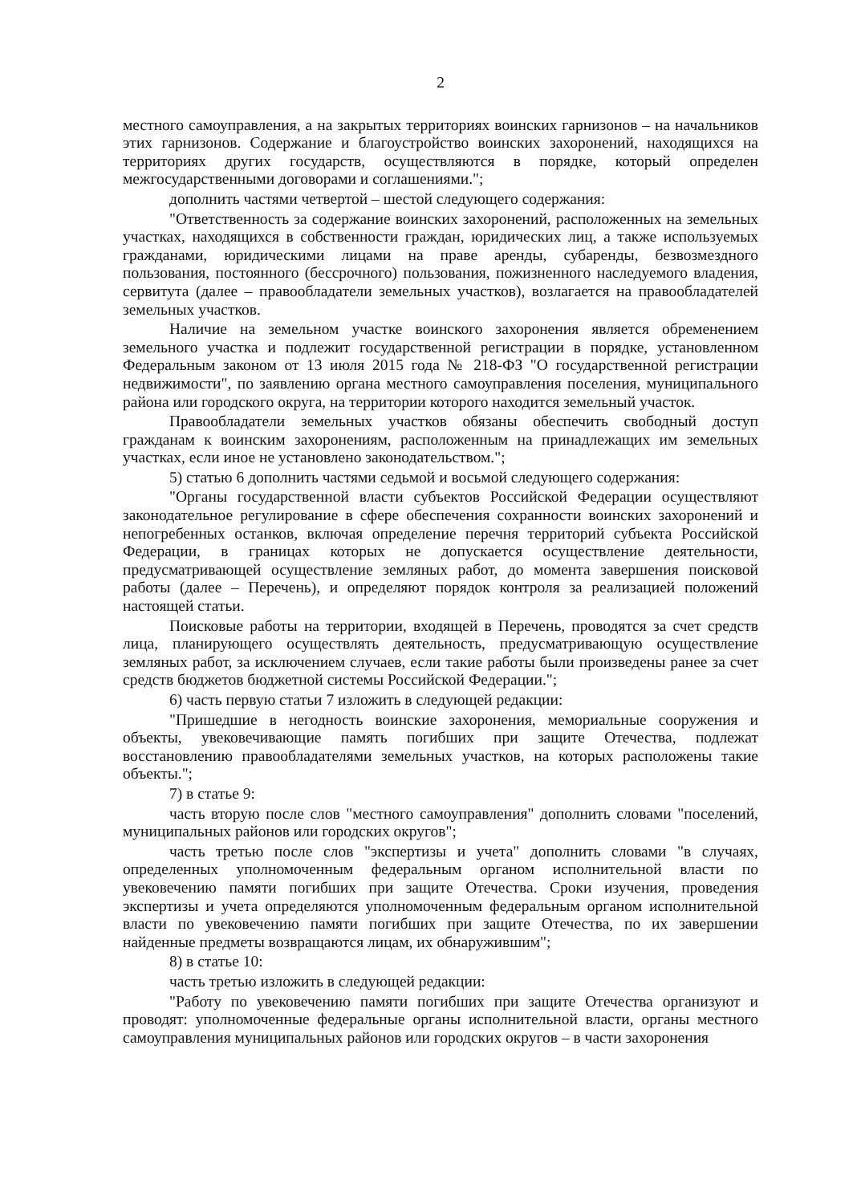2
местного самоуправления, а на закрытых территориях воинских гарнизонов – на начальников этих гарнизонов. Содержание и благоустройство воинских захоронений, находящихся на территориях других государств, осуществляются в порядке, который определен межгосударственными договорами и соглашениями.";
дополнить частями четвертой – шестой следующего содержания:
"Ответственность за содержание воинских захоронений, расположенных на земельных участках, находящихся в собственности граждан, юридических лиц, а также используемых гражданами, юридическими лицами на праве аренды, субаренды, безвозмездного пользования, постоянного (бессрочного) пользования, пожизненного наследуемого владения, сервитута (далее – правообладатели земельных участков), возлагается на правообладателей земельных участков.
Наличие на земельном участке воинского захоронения является обременением земельного участка и подлежит государственной регистрации в порядке, установленном Федеральным законом от 13 июля 2015 года № 218-ФЗ "О государственной регистрации недвижимости", по заявлению органа местного самоуправления поселения, муниципального района или городского округа, на территории которого находится земельный участок.
Правообладатели земельных участков обязаны обеспечить свободный доступ гражданам к воинским захоронениям, расположенным на принадлежащих им земельных участках, если иное не установлено законодательством.";
5) статью 6 дополнить частями седьмой и восьмой следующего содержания:
"Органы государственной власти субъектов Российской Федерации осуществляют законодательное регулирование в сфере обеспечения сохранности воинских захоронений и непогребенных останков, включая определение перечня территорий субъекта Российской Федерации, в границах которых не допускается осуществление деятельности, предусматривающей осуществление земляных работ, до момента завершения поисковой работы (далее – Перечень), и определяют порядок контроля за реализацией положений настоящей статьи.
Поисковые работы на территории, входящей в Перечень, проводятся за счет средств лица, планирующего осуществлять деятельность, предусматривающую осуществление земляных работ, за исключением случаев, если такие работы были произведены ранее за счет средств бюджетов бюджетной системы Российской Федерации.";
6) часть первую статьи 7 изложить в следующей редакции:
"Пришедшие в негодность воинские захоронения, мемориальные сооружения и объекты, увековечивающие память погибших при защите Отечества, подлежат восстановлению правообладателями земельных участков, на которых расположены такие объекты.";
7) в статье 9:
часть вторую после слов "местного самоуправления" дополнить словами "поселений, муниципальных районов или городских округов";
часть третью после слов "экспертизы и учета" дополнить словами "в случаях, определенных уполномоченным федеральным органом исполнительной власти по увековечению памяти погибших при защите Отечества. Сроки изучения, проведения экспертизы и учета определяются уполномоченным федеральным органом исполнительной власти по увековечению памяти погибших при защите Отечества, по их завершении найденные предметы возвращаются лицам, их обнаружившим";
8) в статье 10:
часть третью изложить в следующей редакции:
"Работу по увековечению памяти погибших при защите Отечества организуют и проводят: уполномоченные федеральные органы исполнительной власти, органы местного самоуправления муниципальных районов или городских округов – в части захоронения